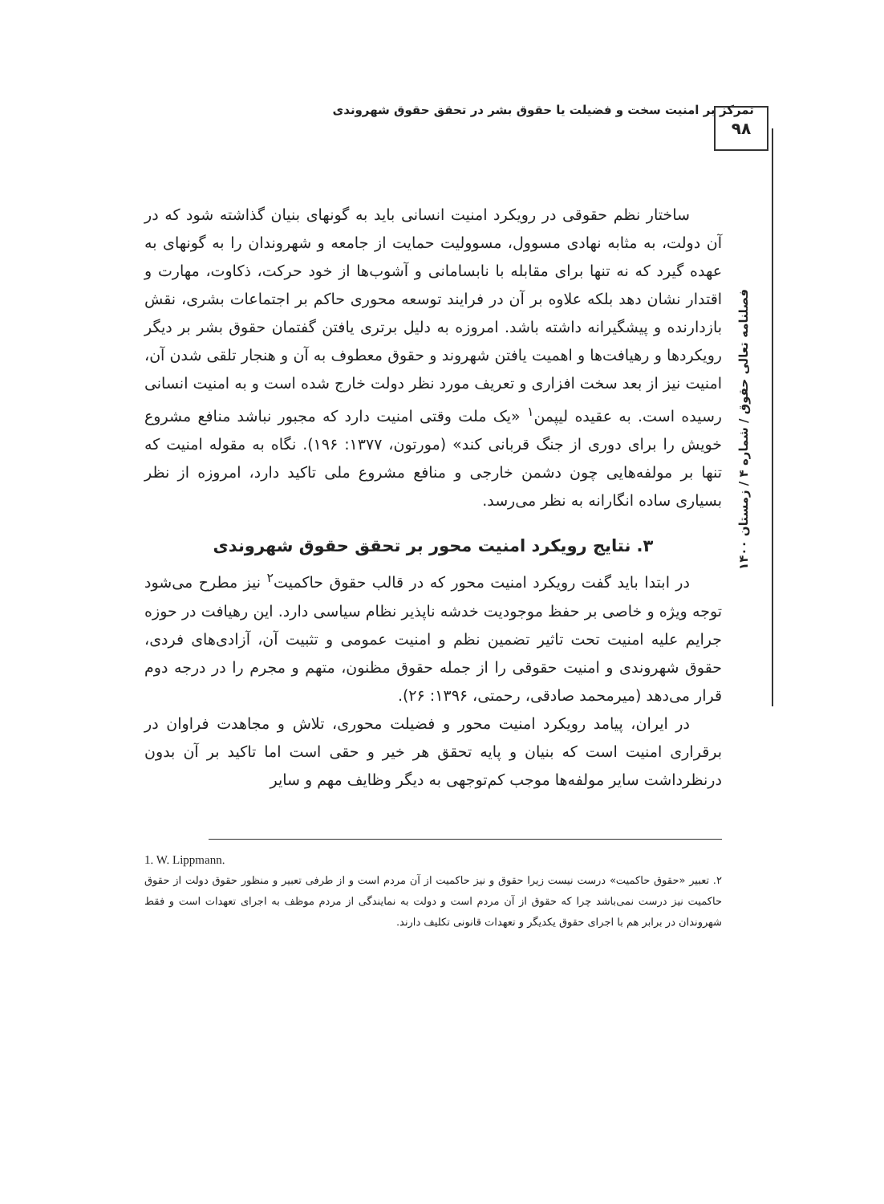تمرکز بر امنیت سخت و فضیلت یا حقوق بشر در تحقق حقوق شهروندی ۹۸
فصلنامه تعالی حقوق / شماره ۴ / زمستان ۱۴۰۰
ساختار نظم حقوقی در رویکرد امنیت انسانی باید به گونهای بنیان گذاشته شود که در آن دولت، به مثابه نهادی مسوول، مسوولیت حمایت از جامعه و شهروندان را به گونهای به عهده گیرد که نه تنها برای مقابله با نابسامانی و آشوب‌ها از خود حرکت، ذکاوت، مهارت و اقتدار نشان دهد بلکه علاوه بر آن در فرایند توسعه محوری حاکم بر اجتماعات بشری، نقش بازدارنده و پیشگیرانه داشته باشد. امروزه به دلیل برتری یافتن گفتمان حقوق بشر بر دیگر رویکردها و رهیافت‌ها و اهمیت یافتن شهروند و حقوق معطوف به آن و هنجار تلقی شدن آن، امنیت نیز از بعد سخت افزاری و تعریف مورد نظر دولت خارج شده است و به امنیت انسانی رسیده است. به عقیده لیپمن<sup>۱</sup> «یک ملت وقتی امنیت دارد که مجبور نباشد منافع مشروع خویش را برای دوری از جنگ قربانی کند» (مورتون، ۱۳۷۷: ۱۹۶). نگاه به مقوله امنیت که تنها بر مولفه‌هایی چون دشمن خارجی و منافع مشروع ملی تاکید دارد، امروزه از نظر بسیاری ساده انگارانه به نظر می‌رسد.
۳. نتایج رویکرد امنیت محور بر تحقق حقوق شهروندی
در ابتدا باید گفت رویکرد امنیت محور که در قالب حقوق حاکمیت<sup>۲</sup> نیز مطرح می‌شود توجه ویژه و خاصی بر حفظ موجودیت خدشه ناپذیر نظام سیاسی دارد. این رهیافت در حوزه جرایم علیه امنیت تحت تاثیر تضمین نظم و امنیت عمومی و تثبیت آن، آزادی‌های فردی، حقوق شهروندی و امنیت حقوقی را از جمله حقوق مظنون، متهم و مجرم را در درجه دوم قرار می‌دهد (میرمحمد صادقی، رحمتی، ۱۳۹۶: ۲۶).
در ایران، پیامد رویکرد امنیت محور و فضیلت محوری، تلاش و مجاهدت فراوان در برقراری امنیت است که بنیان و پایه تحقق هر خیر و حقی است اما تاکید بر آن بدون درنظرداشت سایر مولفه‌ها موجب کم‌توجهی به دیگر وظایف مهم و سایر
1. W. Lippmann.
۲. تعبیر «حقوق حاکمیت» درست نیست زیرا حقوق و نیز حاکمیت از آن مردم است و از طرفی تعبیر و منظور حقوق دولت از حقوق حاکمیت نیز درست نمی‌باشد چرا که حقوق از آن مردم است و دولت به نمایندگی از مردم موظف به اجرای تعهدات است و فقط شهروندان در برابر هم با اجرای حقوق یکدیگر و تعهدات قانونی تکلیف دارند.